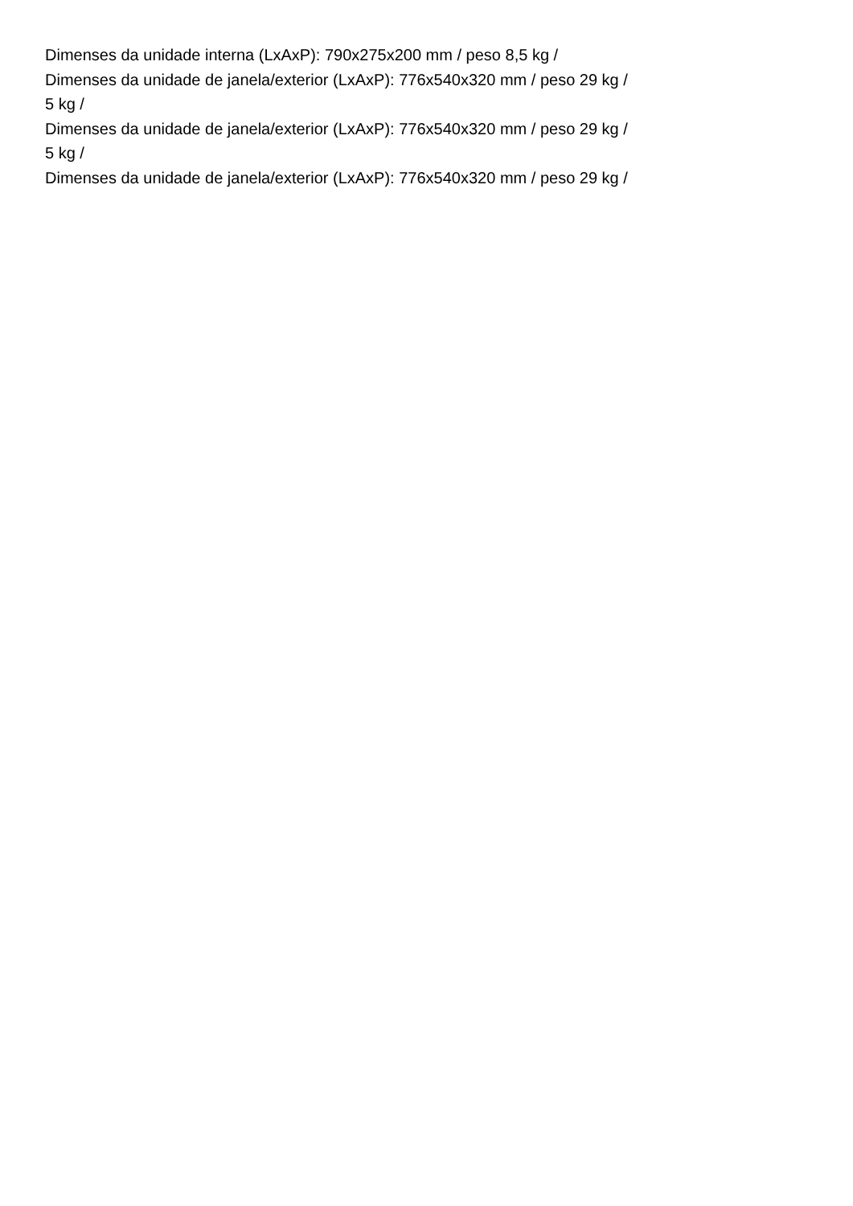Dimenses da unidade interna (LxAxP): 790x275x200 mm / peso 8,5 kg /
Dimenses da unidade de janela/exterior (LxAxP): 776x540x320 mm / peso 29 kg /
5 kg /
Dimenses da unidade de janela/exterior (LxAxP): 776x540x320 mm / peso 29 kg /
5 kg /
Dimenses da unidade de janela/exterior (LxAxP): 776x540x320 mm / peso 29 kg /